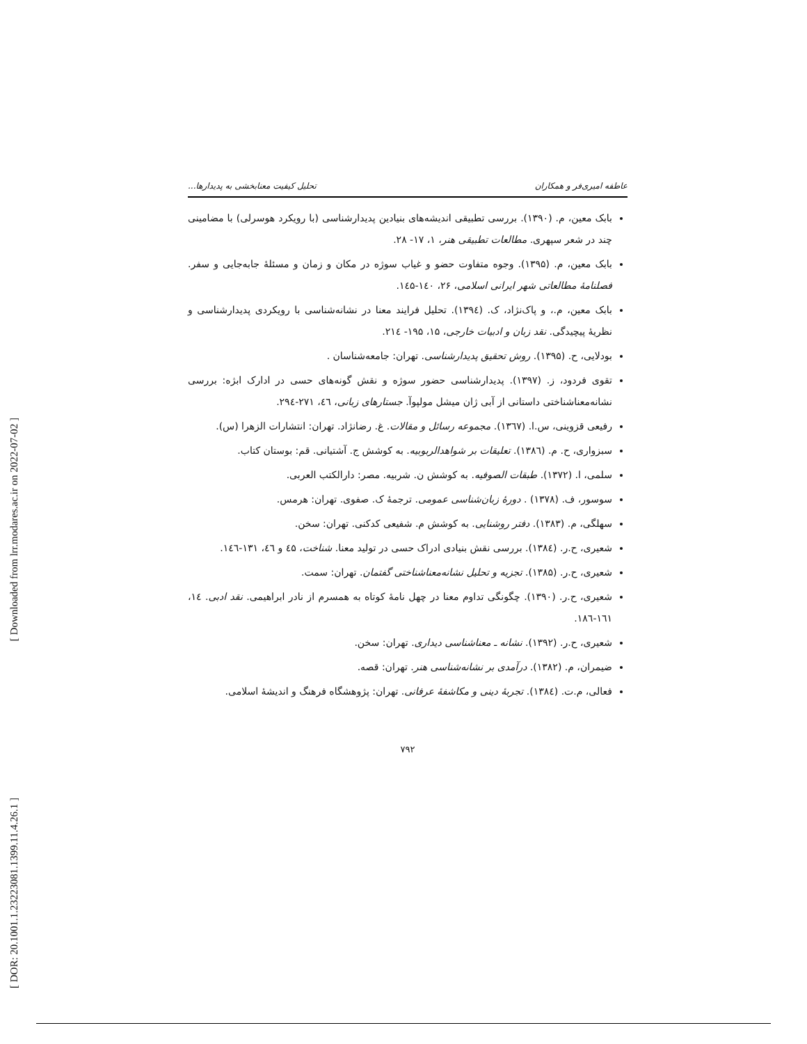[ Downloaded from lrr.modares.ac.ir on 2022-07-02 ]
[ DOR: 20.1001.1.23223081.1399.11.4.26.1 ]
عاطفه امیری‌فر و همکاران تحلیل کیفیت معنابخشی به پدیدارها...
بابک معین، م. (۱۳۹۰). بررسی تطبیقی اندیشه‌های بنیادین پدیدارشناسی (با رویکرد هوسرلی) با مضامینی چند در شعر سپهری. مطالعات تطبیقی هنر، ۱، ۱۷- ۲۸.
بابک معین، م. (۱۳۹۵). وجوه متفاوت حضو و غیاب سوژه در مکان و زمان و مسئلهٔ جابه‌جایی و سفر. فصلنامهٔ مطالعاتی شهر ایرانی اسلامی، ۲۶، ۱٤۰-۱٤۵.
بابک معین، م.، و پاک‌نژاد، ک. (۱۳۹٤). تحلیل فرایند معنا در نشانه‌شناسی با رویکردی پدیدارشناسی و نظریهٔ پیچیدگی. نقد زبان و ادبیات خارجی، ۱۵، ۱۹۵- ۲۱٤.
بودلایی، ح. (۱۳۹۵). روش تحقیق پدیدارشناسی. تهران: جامعه‌شناسان .
تقوی فردود، ز. (۱۳۹۷). پدیدارشناسی حضور سوژه و نقش گونه‌های حسی در ادارک ابژه: بررسی نشانه‌معناشناختی داستانی از آبی ژان میشل مولپوآ. جستارهای زبانی، ٤٦، ۲۷۱-۲۹٤.
رفیعی قزوینی، س.ا. (۱۳٦۷). مجموعه رسائل و مقالات. غ. رضانژاد. تهران: انتشارات الزهرا (س).
سبزواری، ح. م. (۱۳۸٦). تعلیقات بر شواهدالربوبیه. به کوشش ج. آشتیانی. قم: بوستان کتاب.
سلمی، ا. (۱۳۷۲). طبقات الصوفیه. به کوشش ن. شربیه. مصر: دارالکتب العربی.
سوسور، ف. (۱۳۷۸) . دورهٔ زبان‌شناسی عمومی. ترجمهٔ ک. صفوی. تهران: هرمس.
سهلگی، م. (۱۳۸۳). دفتر روشنایی. به کوشش م. شفیعی کدکنی. تهران: سخن.
شعیری، ح.ر. (۱۳۸٤). بررسی نقش بنیادی ادراک حسی در تولید معنا. شناخت، ٤۵ و ٤٦، ۱۳۱-۱٤٦.
شعیری، ح.ر. (۱۳۸۵). تجزیه و تحلیل نشانه‌معناشناختی گفتمان. تهران: سمت.
شعیری، ح.ر. (۱۳۹۰). چگونگی تداوم معنا در چهل نامهٔ کوتاه به همسرم از نادر ابراهیمی. نقد ادبی. ۱٤، ۱٦۱-۱۸٦.
شعیری، ح.ر. (۱۳۹۲). نشانه ـ معناشناسی دیداری. تهران: سخن.
ضیمران، م. (۱۳۸۲). درآمدی بر نشانه‌شناسی هنر. تهران: قصه.
فعالی، م.ت. (۱۳۸٤). تجربهٔ دینی و مکاشفهٔ عرفانی. تهران: پژوهشگاه فرهنگ و اندیشهٔ اسلامی.
۷۹۲